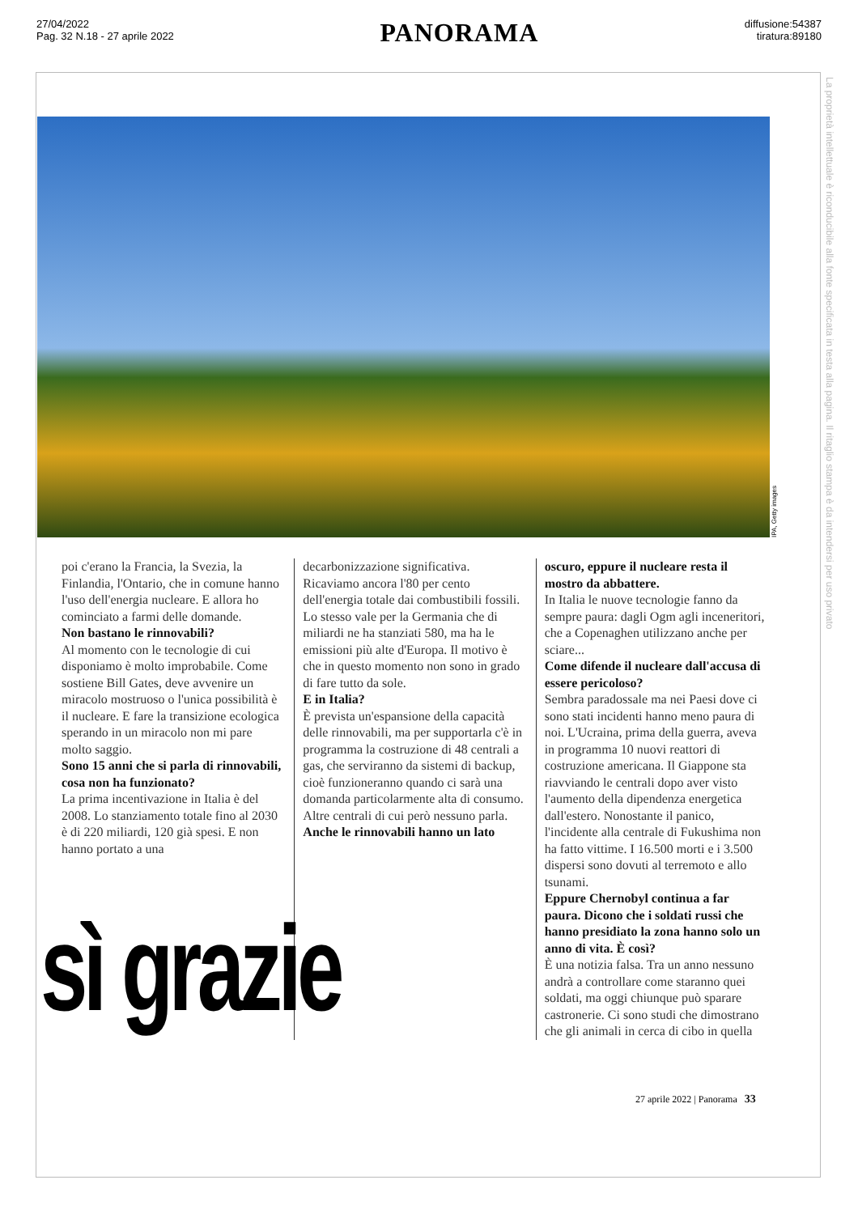27/04/2022
Pag. 32 N.18 - 27 aprile 2022
PANORAMA
diffusione:54387
tiratura:89180
La proprietà intellettuale è riconducibile alla fonte specificata in testa alla pagina. Il ritaglio stampa è da intendersi per uso privato
IPA, Getty images
poi c'erano la Francia, la Svezia, la Finlandia, l'Ontario, che in comune hanno l'uso dell'energia nucleare. E allora ho cominciato a farmi delle domande.
Non bastano le rinnovabili?
Al momento con le tecnologie di cui disponiamo è molto improbabile. Come sostiene Bill Gates, deve avvenire un miracolo mostruoso o l'unica possibilità è il nucleare. E fare la transizione ecologica sperando in un miracolo non mi pare molto saggio.
Sono 15 anni che si parla di rinnovabili, cosa non ha funzionato?
La prima incentivazione in Italia è del 2008. Lo stanziamento totale fino al 2030 è di 220 miliardi, 120 già spesi. E non hanno portato a una
decarbonizzazione significativa. Ricaviamo ancora l'80 per cento dell'energia totale dai combustibili fossili. Lo stesso vale per la Germania che di miliardi ne ha stanziati 580, ma ha le emissioni più alte d'Europa. Il motivo è che in questo momento non sono in grado di fare tutto da sole.
E in Italia?
È prevista un'espansione della capacità delle rinnovabili, ma per supportarla c'è in programma la costruzione di 48 centrali a gas, che serviranno da sistemi di backup, cioè funzioneranno quando ci sarà una domanda particolarmente alta di consumo. Altre centrali di cui però nessuno parla.
Anche le rinnovabili hanno un lato
oscuro, eppure il nucleare resta il mostro da abbattere.
In Italia le nuove tecnologie fanno da sempre paura: dagli Ogm agli inceneritori, che a Copenaghen utilizzano anche per sciare...
Come difende il nucleare dall'accusa di essere pericoloso?
Sembra paradossale ma nei Paesi dove ci sono stati incidenti hanno meno paura di noi. L'Ucraina, prima della guerra, aveva in programma 10 nuovi reattori di costruzione americana. Il Giappone sta riavviando le centrali dopo aver visto l'aumento della dipendenza energetica dall'estero. Nonostante il panico, l'incidente alla centrale di Fukushima non ha fatto vittime. I 16.500 morti e i 3.500 dispersi sono dovuti al terremoto e allo tsunami.
Eppure Chernobyl continua a far paura. Dicono che i soldati russi che hanno presidiato la zona hanno solo un anno di vita. È così?
È una notizia falsa. Tra un anno nessuno andrà a controllare come staranno quei soldati, ma oggi chiunque può sparare castronerie. Ci sono studi che dimostrano che gli animali in cerca di cibo in quella
sì grazie
27 aprile 2022 | Panorama 33